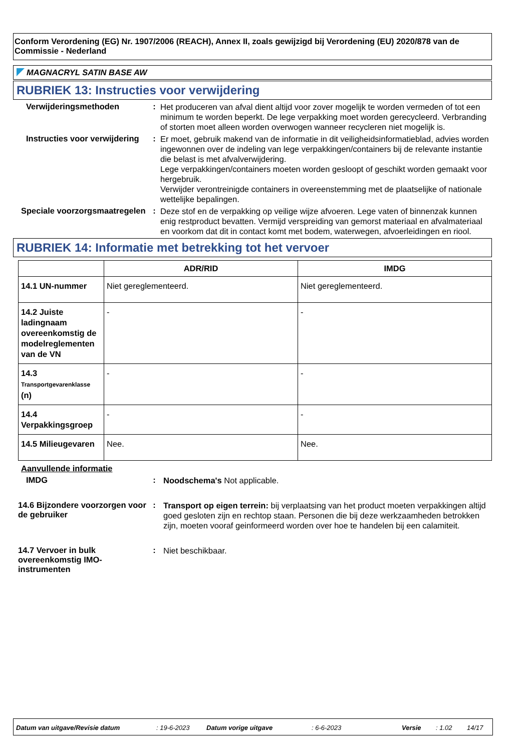Conform Verordening (EG) Nr. 1907/2006 (REACH), Annex II, zoals gewijzigd bij Verordening (EU) 2020/878 van de Commissie - Nederland
MAGNACRYL SATIN BASE AW
RUBRIEK 13: Instructies voor verwijdering
Verwijderingsmethoden :
Het produceren van afval dient altijd voor zover mogelijk te worden vermeden of tot een minimum te worden beperkt. De lege verpakking moet worden gerecycleerd. Verbranding of storten moet alleen worden overwogen wanneer recycleren niet mogelijk is.
Instructies voor verwijdering
:
Er moet, gebruik makend van de informatie in dit veiligheidsinformatieblad, advies worden ingewonnen over de indeling van lege verpakkingen/containers bij de relevante instantie die belast is met afvalverwijdering.
Lege verpakkingen/containers moeten worden gesloopt of geschikt worden gemaakt voor hergebruik.
Verwijder verontreinigde containers in overeenstemming met de plaatselijke of nationale wettelijke bepalingen.
Speciale voorzorgsmaatregelen
:
Deze stof en de verpakking op veilige wijze afvoeren. Lege vaten of binnenzak kunnen enig restproduct bevatten. Vermijd verspreiding van gemorst materiaal en afvalmateriaal en voorkom dat dit in contact komt met bodem, waterwegen, afvoerleidingen en riool.
RUBRIEK 14: Informatie met betrekking tot het vervoer
| | ADR/RID | IMDG |
| --- | --- | --- |
| 14.1 UN-nummer | Niet gereglementeerd. | Niet gereglementeerd. |
| 14.2 Juiste ladingnaam overeenkomstig de modelreglementen van de VN | - | - |
| 14.3 Transportgevarenklasse (n) | - | - |
| 14.4 Verpakkingsgroep | - | - |
| 14.5 Milieugevaren | Nee. | Nee. |
Aanvullende informatie
IMDG :
Noodschema's Not applicable.
14.6 Bijzondere voorzorgen voor de gebruiker
:
Transport op eigen terrein: bij verplaatsing van het product moeten verpakkingen altijd goed gesloten zijn en rechtop staan. Personen die bij deze werkzaamheden betrokken zijn, moeten vooraf geinformeerd worden over hoe te handelen bij een calamiteit.
14.7 Vervoer in bulk overeenkomstig IMO-instrumenten
:
Niet beschikbaar.
Datum van uitgave/Revisie datum: 19-6-2023 Datum vorige uitgave: 6-6-2023 Versie: 1.02 14/17